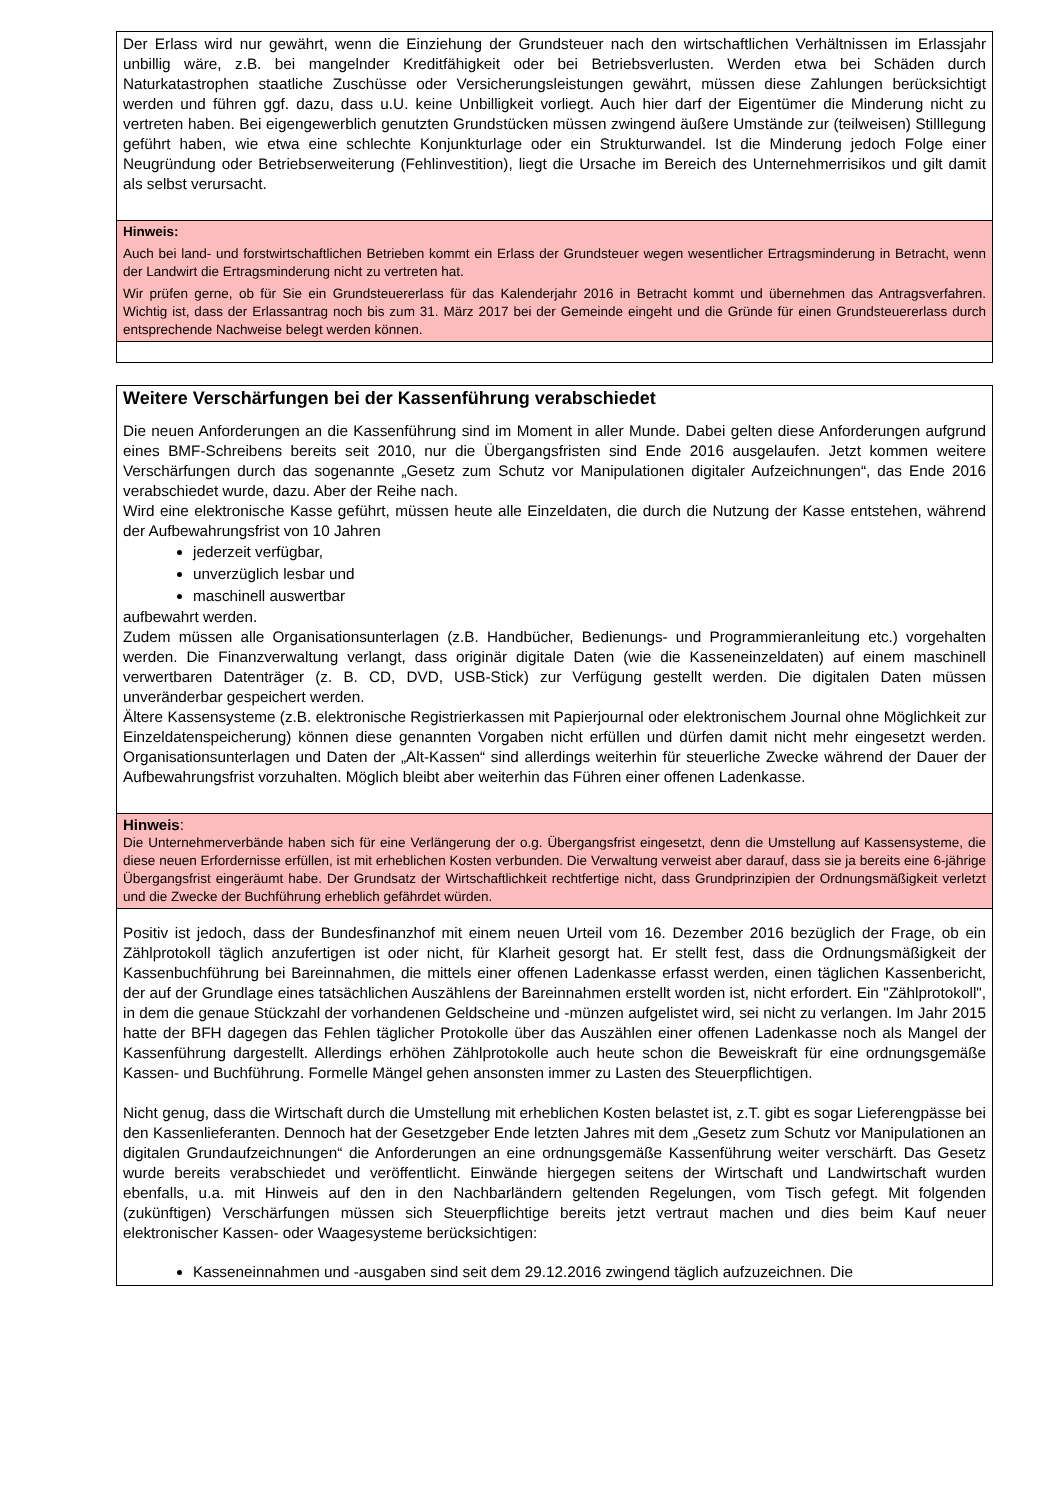Der Erlass wird nur gewährt, wenn die Einziehung der Grundsteuer nach den wirtschaftlichen Verhältnissen im Erlassjahr unbillig wäre, z.B. bei mangelnder Kreditfähigkeit oder bei Betriebsverlusten. Werden etwa bei Schäden durch Naturkatastrophen staatliche Zuschüsse oder Versicherungsleistungen gewährt, müssen diese Zahlungen berücksichtigt werden und führen ggf. dazu, dass u.U. keine Unbilligkeit vorliegt. Auch hier darf der Eigentümer die Minderung nicht zu vertreten haben. Bei eigengewerblich genutzten Grundstücken müssen zwingend äußere Umstände zur (teilweisen) Stilllegung geführt haben, wie etwa eine schlechte Konjunkturlage oder ein Strukturwandel. Ist die Minderung jedoch Folge einer Neugründung oder Betriebserweiterung (Fehlinvestition), liegt die Ursache im Bereich des Unternehmerrisikos und gilt damit als selbst verursacht.
Hinweis:
Auch bei land- und forstwirtschaftlichen Betrieben kommt ein Erlass der Grundsteuer wegen wesentlicher Ertragsminderung in Betracht, wenn der Landwirt die Ertragsminderung nicht zu vertreten hat.
Wir prüfen gerne, ob für Sie ein Grundsteuererlass für das Kalenderjahr 2016 in Betracht kommt und übernehmen das Antragsverfahren. Wichtig ist, dass der Erlassantrag noch bis zum 31. März 2017 bei der Gemeinde eingeht und die Gründe für einen Grundsteuererlass durch entsprechende Nachweise belegt werden können.
Weitere Verschärfungen bei der Kassenführung verabschiedet
Die neuen Anforderungen an die Kassenführung sind im Moment in aller Munde. Dabei gelten diese Anforderungen aufgrund eines BMF-Schreibens bereits seit 2010, nur die Übergangsfristen sind Ende 2016 ausgelaufen. Jetzt kommen weitere Verschärfungen durch das sogenannte „Gesetz zum Schutz vor Manipulationen digitaler Aufzeichnungen“, das Ende 2016 verabschiedet wurde, dazu. Aber der Reihe nach.
Wird eine elektronische Kasse geführt, müssen heute alle Einzeldaten, die durch die Nutzung der Kasse entstehen, während der Aufbewahrungsfrist von 10 Jahren
jederzeit verfügbar,
unverzüglich lesbar und
maschinell auswertbar
aufbewahrt werden.
Zudem müssen alle Organisationsunterlagen (z.B. Handbücher, Bedienungs- und Programmieranleitung etc.) vorgehalten werden. Die Finanzverwaltung verlangt, dass originär digitale Daten (wie die Kasseneinzeldaten) auf einem maschinell verwertbaren Datenträger (z. B. CD, DVD, USB-Stick) zur Verfügung gestellt werden. Die digitalen Daten müssen unveränderbar gespeichert werden.
Ältere Kassensysteme (z.B. elektronische Registrierkassen mit Papierjournal oder elektronischem Journal ohne Möglichkeit zur Einzeldatenspeicherung) können diese genannten Vorgaben nicht erfüllen und dürfen damit nicht mehr eingesetzt werden. Organisationsunterlagen und Daten der „Alt-Kassen“ sind allerdings weiterhin für steuerliche Zwecke während der Dauer der Aufbewahrungsfrist vorzuhalten. Möglich bleibt aber weiterhin das Führen einer offenen Ladenkasse.
Hinweis:
Die Unternehmerverbände haben sich für eine Verlängerung der o.g. Übergangsfrist eingesetzt, denn die Umstellung auf Kassensysteme, die diese neuen Erfordernisse erfüllen, ist mit erheblichen Kosten verbunden. Die Verwaltung verweist aber darauf, dass sie ja bereits eine 6-jährige Übergangsfrist eingeräumt habe. Der Grundsatz der Wirtschaftlichkeit rechtfertige nicht, dass Grundprinzipien der Ordnungsmäßigkeit verletzt und die Zwecke der Buchführung erheblich gefährdet würden.
Positiv ist jedoch, dass der Bundesfinanzhof mit einem neuen Urteil vom 16. Dezember 2016 bezüglich der Frage, ob ein Zählprotokoll täglich anzufertigen ist oder nicht, für Klarheit gesorgt hat. Er stellt fest, dass die Ordnungsmäßigkeit der Kassenbuchführung bei Bareinnahmen, die mittels einer offenen Ladenkasse erfasst werden, einen täglichen Kassenbericht, der auf der Grundlage eines tatsächlichen Auszählens der Bareinnahmen erstellt worden ist, nicht erfordert. Ein "Zählprotokoll", in dem die genaue Stückzahl der vorhandenen Geldscheine und -münzen aufgelistet wird, sei nicht zu verlangen. Im Jahr 2015 hatte der BFH dagegen das Fehlen täglicher Protokolle über das Auszählen einer offenen Ladenkasse noch als Mangel der Kassenführung dargestellt. Allerdings erhöhen Zählprotokolle auch heute schon die Beweiskraft für eine ordnungsgemäße Kassen- und Buchführung. Formelle Mängel gehen ansonsten immer zu Lasten des Steuerpflichtigen.
Nicht genug, dass die Wirtschaft durch die Umstellung mit erheblichen Kosten belastet ist, z.T. gibt es sogar Lieferengpässe bei den Kassenlieferanten. Dennoch hat der Gesetzgeber Ende letzten Jahres mit dem „Gesetz zum Schutz vor Manipulationen an digitalen Grundaufzeichnungen“ die Anforderungen an eine ordnungsgemäße Kassenführung weiter verschärft. Das Gesetz wurde bereits verabschiedet und veröffentlicht. Einwände hiergegen seitens der Wirtschaft und Landwirtschaft wurden ebenfalls, u.a. mit Hinweis auf den in den Nachbarländern geltenden Regelungen, vom Tisch gefegt. Mit folgenden (zukünftigen) Verschärfungen müssen sich Steuerpflichtige bereits jetzt vertraut machen und dies beim Kauf neuer elektronischer Kassen- oder Waagesysteme berücksichtigen:
Kasseneinnahmen und -ausgaben sind seit dem 29.12.2016 zwingend täglich aufzuzeichnen. Die